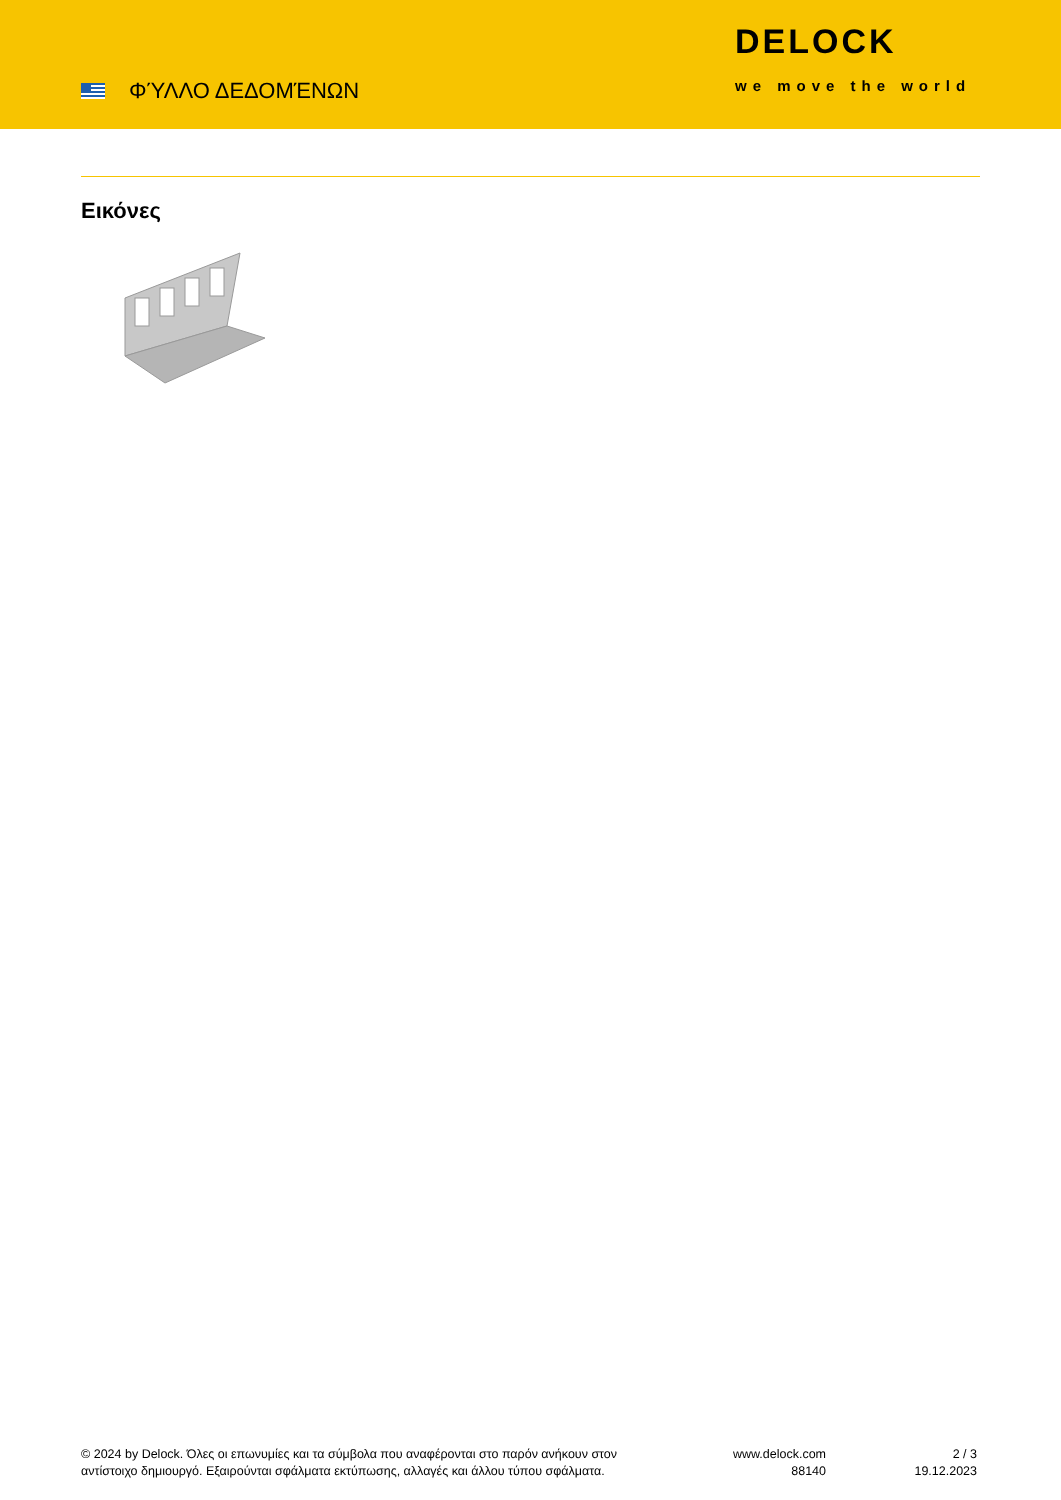ΦΎΛΛΟ ΔΕΔΟΜΈΝΩΝ
DELOCK
we move the world
Εικόνες
© 2024 by Delock. Όλες οι επωνυμίες και τα σύμβολα που αναφέρονται στο παρόν ανήκουν στον αντίστοιχο δημιουργό. Εξαιρούνται σφάλματα εκτύπωσης, αλλαγές και άλλου τύπου σφάλματα.
www.delock.com
88140
2 / 3
19.12.2023